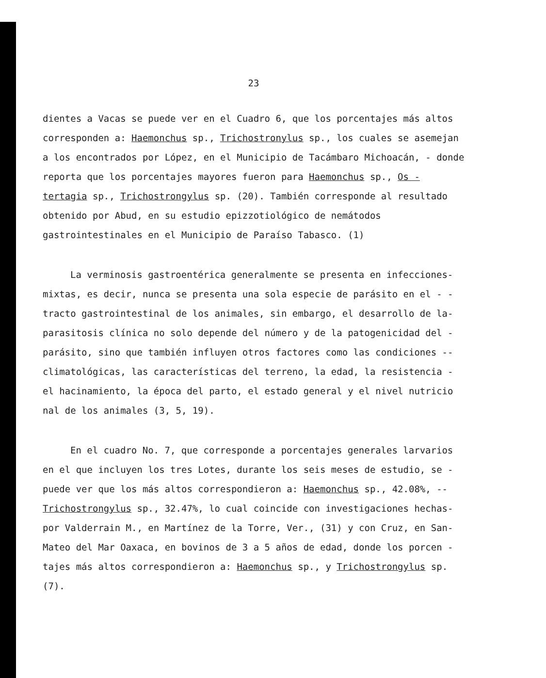23
dientes a Vacas se puede ver en el Cuadro 6, que los porcentajes más altos corresponden a: Haemonchus sp., Trichostronylus sp., los cuales se asemejan a los encontrados por López, en el Municipio de Tacámbaro Michoacán, - donde reporta que los porcentajes mayores fueron para Haemonchus sp., Os - tertagia sp., Trichostrongylus sp. (20). También corresponde al resultado obtenido por Abud, en su estudio epizzotiológico de nemátodos gastrointestinales en el Municipio de Paraíso Tabasco. (1)
La verminosis gastroentérica generalmente se presenta en infecciones-mixtas, es decir, nunca se presenta una sola especie de parásito en el - - tracto gastrointestinal de los animales, sin embargo, el desarrollo de la-parasitosis clínica no solo depende del número y de la patogenicidad del - parásito, sino que también influyen otros factores como las condiciones -- climatológicas, las características del terreno, la edad, la resistencia - el hacinamiento, la época del parto, el estado general y el nivel nutricio nal de los animales (3, 5, 19).
En el cuadro No. 7, que corresponde a porcentajes generales larvarios en el que incluyen los tres Lotes, durante los seis meses de estudio, se - puede ver que los más altos correspondieron a: Haemonchus sp., 42.08%, -- Trichostrongylus sp., 32.47%, lo cual coincide con investigaciones hechas-por Valderrain M., en Martínez de la Torre, Ver., (31) y con Cruz, en San-Mateo del Mar Oaxaca, en bovinos de 3 a 5 años de edad, donde los porcen - tajes más altos correspondieron a: Haemonchus sp., y Trichostrongylus sp. (7).